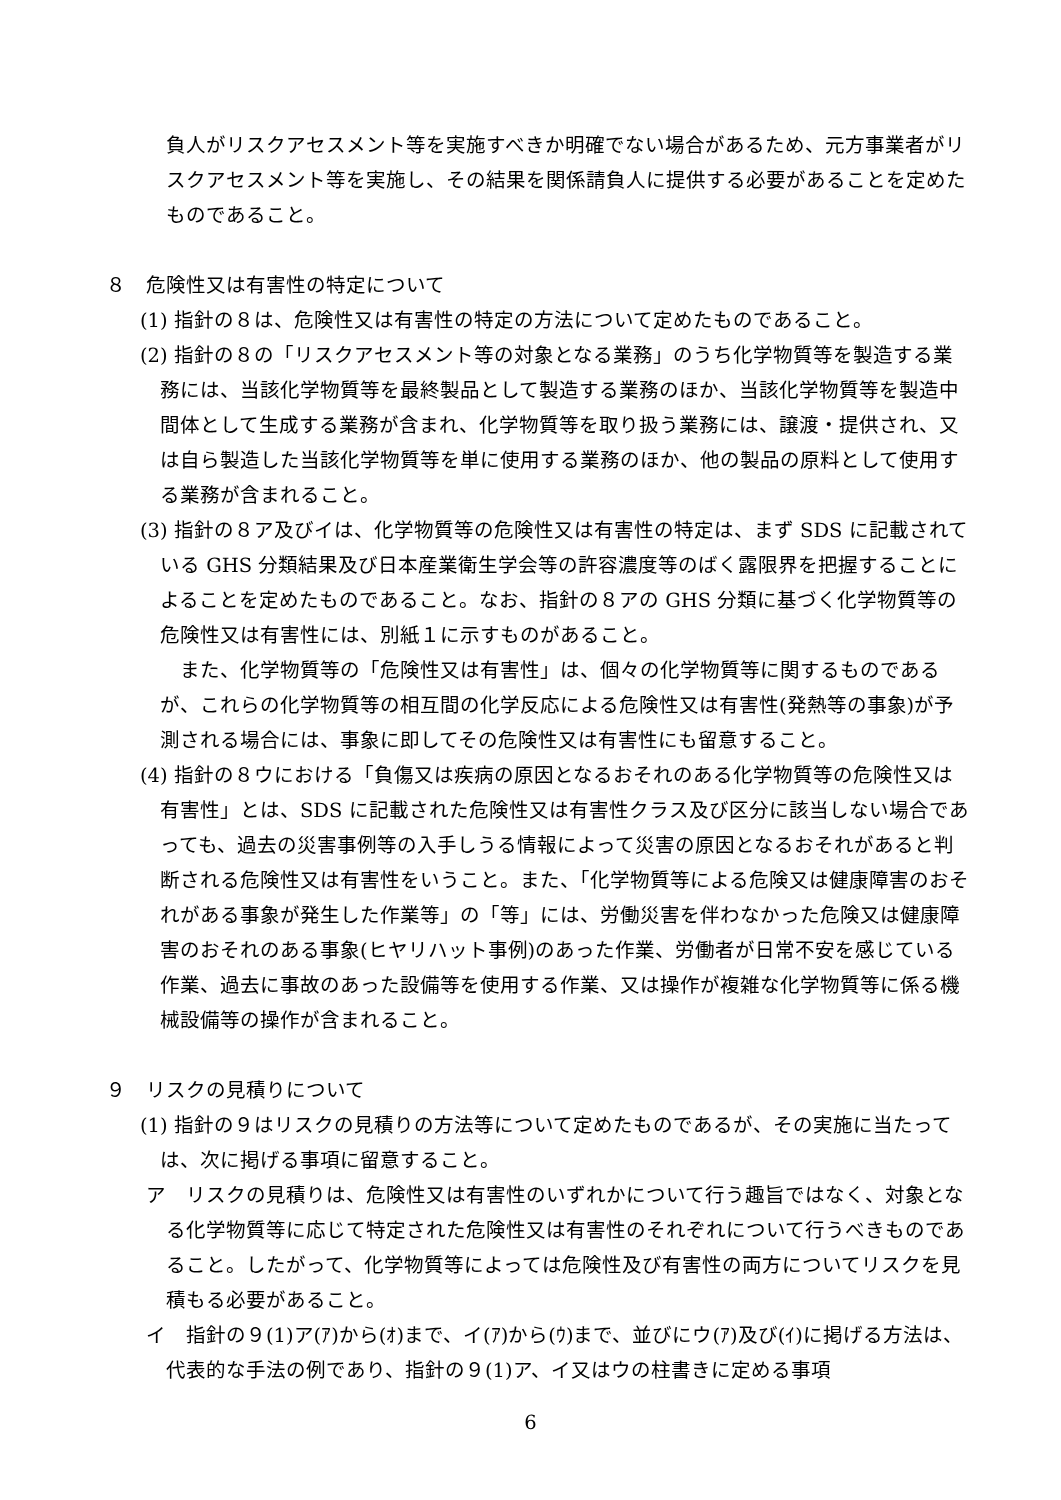負人がリスクアセスメント等を実施すべきか明確でない場合があるため、元方事業者がリスクアセスメント等を実施し、その結果を関係請負人に提供する必要があることを定めたものであること。
８　危険性又は有害性の特定について
(1) 指針の８は、危険性又は有害性の特定の方法について定めたものであること。
(2) 指針の８の「リスクアセスメント等の対象となる業務」のうち化学物質等を製造する業務には、当該化学物質等を最終製品として製造する業務のほか、当該化学物質等を製造中間体として生成する業務が含まれ、化学物質等を取り扱う業務には、譲渡・提供され、又は自ら製造した当該化学物質等を単に使用する業務のほか、他の製品の原料として使用する業務が含まれること。
(3) 指針の８ア及びイは、化学物質等の危険性又は有害性の特定は、まず SDS に記載されている GHS 分類結果及び日本産業衛生学会等の許容濃度等のばく露限界を把握することによることを定めたものであること。なお、指針の８アの GHS 分類に基づく化学物質等の危険性又は有害性には、別紙１に示すものがあること。
また、化学物質等の「危険性又は有害性」は、個々の化学物質等に関するものであるが、これらの化学物質等の相互間の化学反応による危険性又は有害性(発熱等の事象)が予測される場合には、事象に即してその危険性又は有害性にも留意すること。
(4) 指針の８ウにおける「負傷又は疾病の原因となるおそれのある化学物質等の危険性又は有害性」とは、SDS に記載された危険性又は有害性クラス及び区分に該当しない場合であっても、過去の災害事例等の入手しうる情報によって災害の原因となるおそれがあると判断される危険性又は有害性をいうこと。また、「化学物質等による危険又は健康障害のおそれがある事象が発生した作業等」の「等」には、労働災害を伴わなかった危険又は健康障害のおそれのある事象(ヒヤリハット事例)のあった作業、労働者が日常不安を感じている作業、過去に事故のあった設備等を使用する作業、又は操作が複雑な化学物質等に係る機械設備等の操作が含まれること。
９　リスクの見積りについて
(1) 指針の９はリスクの見積りの方法等について定めたものであるが、その実施に当たっては、次に掲げる事項に留意すること。
ア　リスクの見積りは、危険性又は有害性のいずれかについて行う趣旨ではなく、対象となる化学物質等に応じて特定された危険性又は有害性のそれぞれについて行うべきものであること。したがって、化学物質等によっては危険性及び有害性の両方についてリスクを見積もる必要があること。
イ　指針の９(1)ア(ｱ)から(ｵ)まで、イ(ｱ)から(ｳ)まで、並びにウ(ｱ)及び(ｲ)に掲げる方法は、代表的な手法の例であり、指針の９(1)ア、イ又はウの柱書きに定める事項
6